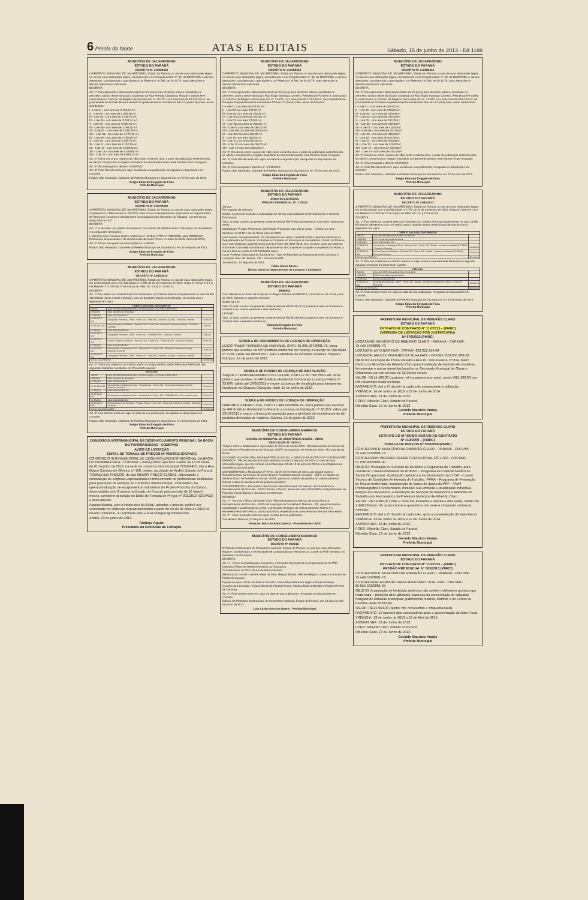6 Pérola do Norte ATAS E EDITAIS Sábado, 15 de junho de 2013 - Ed 1188
MUNICÍPIO DE JACAREZINHO
ESTADO DO PARANÁ
DECRETO Nº. 3.940/2013
O PREFEITO MUNICIPAL DE JACAREZINHO, Estado do Paraná, no uso de suas atribuições legais, no uso de suas atribuições legais, considerando a Lei Complementar nº. 06, de 08/02/1996, e demais alterações; considerando o que dispõe a Lei Federal nº. 6.766, de 19.12.79, suas alterações e demais dispositivos aplicáveis:
DECRETA:
Art. 1º. Fica aprovado o desmembramento de 01 (uma) área de terras urbana, localizado no perímetro urbano deste Município, localizado na Rua Avenida Cidadânia, Parque Indústria leve, matriculado no Cartório de Registro de Imóveis sob nº. 16.010, com área total de 49.676,21 m², de propriedade de Buzzetl, Rossi e Rossito Empreendimentos Imobiliários ltda 14 (quatorze) lotes, assim distribuídos:
I - Lote 01 - com área de 3.199,65 m²;
II - Lote 02 - com área de 3.262,09 m²;
III - Lote 03 - com área de 3.248,74 m²;
IV - Lote 04 - com área de 3.248,74 m²;
V - Lote 05 - com área de 5.529,91 m²;
VI - Lote 06 - com área de 3.199,10 m²;
VII - Lote 07 - com área de 3.185,75 m²;
VIII - Lote 08 - com área de 3.172,40 m²;
IX - Lote 09 - com área de 3.159,05 m²;
X - Lote 10 - com área de 3.145,70 m²;
XI - Lote 11 - com área de 3.132,35 m²;
XII - Lote 12 - com área de 3.119,00 m²;
XIII - Lote 13 - com área de 3.105,65 m²;
XIV - Lote 14 - com área de 5.983,43 m².
Art. 2º. Dentro do prazo máximo de 180 (cento e oitenta) dias, a partir da publicação deste Decreto, se não for comprovado o registro imobiliário do desmembramento, este Decreto ficará revogado.
Art. 3º. Fica revogado o decreto 3.639/2012.
Art. 4º. Este Decreto entra em vigor na data de sua publicação, revogadas as disposições em contrário.
Palácio São Sebastião, Gabinete do Prefeito Municipal de Jacarezinho, em 27 de maio de 2013.
Sergio Eduardo Emygdio de Faria
Prefeito Municipal
MUNICÍPIO DE JACAREZINHO
ESTADO DO PARANÁ
DECRETO Nº. 3.947/2013
O PREFEITO MUNICIPAL DE JACAREZINHO, Estado do Paraná, no uso de suas atribuições legais, considerando o Memorando nº. 97/2013, bem como os requerimentos arquivados no Departamento de Recursos Humanos e devidamente homologados pelo Ministério do Trabalho, nos termos do Artigo 500 da CLT,
DECRETA:
Art. 1º. A rescisão, por pedido de dispensa, do contrato de trabalho entre o Município de Jacarezinho e os seguintes Servidores:
I - Michele Silva Fonseca Galoni, Matrícula nº. 3118-6, CTPS nº. 00019200, série 000265/SP, Professora, dispensando-o do cumprimento de Aviso Prévio, a contar de 03 de Junho de 2013;
Art. 2º. Ficam revogadas as disposições em contrário.
Palácio São Sebastião, Gabinete do Prefeito Municipal de Jacarezinho, em 10 de junho de 2013.
Sergio Eduardo Emygdio de Faria
Prefeito Municipal
MUNICÍPIO DE JACAREZINHO
ESTADO DO PARANÁ
DECRETO Nº 3.935/2013
O PREFEITO MUNICIPAL DE JACAREZINHO, Estado do Paraná, no uso de suas atribuições legais, em conformidade com a Lei Municipal nº. 2.752 de 22 de novembro de 2012, Artigo 4º, Itens I e II e a Lei Federal nº. 4.320 de 17 de março de 1964, Art. 43, § 1º, Inciso III,
DECRETA
Art. 1º Fica aberto no corrente Exercício Financeiro, um Crédito Adicional Suplementar no valor de R$ 112.000,00 (cento e doze mil reais), para as dotações abaixo especificadas, de acordo com a legislação em vigor:
| CRÉDITO ADICIONAL SUPLEMENTAR | | |
| --- | --- | --- |
| ÓRGÃO | 0400 SECRETARIA MUNICIPAL DE EDUCAÇÃO, CULTURA E ESPORTE | |
| UNIDADE | 0410 Gabinete da Secretaria | |
| DOTAÇÃO | 0410.1212200092.017 | |
| 3.1.90.13.00 165 | Obrigações Patronais - INSS - Fonte: 000 - Recursos Ordinários (Livres) - Exercício Corrente | 70.000,00 |
| 3.1.90.16.00 90 | Outras Despesas Variáveis - Pessoal Civil - Fonte: 000 - Recursos Ordinários (Livres) - Exercício Corrente | 5.000,00 |
| DOTAÇÃO | 0410.1236100092.020 | |
| 3.1.90.13.00 164 | Obrigações Patronais - INSS - Fonte: 102 - FUNDEB 40% - Exercício Corrente | 5.000,00 |
| 3.1.90.16.00 165 | Outras Despesas Variáveis - Pessoal Civil - Fonte: 102 - FUNDEB 40% - Exercício Corrente | 20.000,00 |
| DOTAÇÃO | 0410.1236400482.112 | |
| 3.1.90.11.00 131 | Vencimentos e Vantagens Fixas - Pessoal Civil - Fonte: 000 - Recursos Ordinários (Livres) - Exercício Corrente | 10.000,00 |
| 3.1.90.13.00 132 | Obrigações Patronais - INSS - Fonte: 000 - Recursos Ordinários (Livres) - Exercício Corrente | 2.000,00 |
| TOTAL DO CRÉDITO | | 112.000,00 |
Art. 2º - Para dar cobertura ao Crédito aberto no artigo anterior, serão efetuadas Reduções das seguintes dotações constantes do Orçamento vigente:
| REDUÇÕES | | |
| --- | --- | --- |
| ÓRGÃO | 0400 SECRETARIA MUNICIPAL DE EDUCAÇÃO, CULTURA E ESPORTE | |
| UNIDADE | 0410 Gabinete da Secretaria | |
| DOTAÇÃO | 0410.1212200092.017 | |
| 3.1.90.11.00 88 | Vencimentos e Vantagens Fixas - Pessoal Civil - Fonte: 000 - Recursos Ordinários (Livres) - Exercício Corrente | 75.000,00 |
| DOTAÇÃO | 0410.1236100092.020 | |
| 3.1.90.11.00 163 | Vencimentos e Vantagens Fixas - Pessoal Civil - Fonte: 102 - FUNDEB 40% - Exercício Corrente | 25.000,00 |
| DOTAÇÃO | 0410.1236400482.112 | |
| 3.3.90.36.00 139 | Outros Serviços de Terceiros - Pessoa Física - Fonte: 000 - Recursos Ordinários (Livres) - Exercício Corrente | 12.000,00 |
| TOTAL DAS REDUÇÕES | | 112.000,00 |
Art. 3º Este decreto entra em vigor na data de sua publicação, revogadas as disposições em contrário.
Palácio São Sebastião, Gabinete do Prefeito Municipal de Jacarezinho, em 14 de junho de 2013.
Sergio Eduardo Emygdio de Faria
Prefeito Municipal
CONSÓRCIO INTERMUNICIPAL DE DESENVOLVIMENTO REGIONAL DA BACIA DO PANEMA/CINZAS - CODEPACI
AVISO DE LICITAÇÃO
EDITAL DE TOMADA DE PREÇOS Nº 002/2013 (CICPACI)
CONSORCIO INTERMUNICIPAL DE DESENVOLVIMENTO REGIONAL DA BACIA DO PANEMA/CINZA - CODEPACI, torna público que fará realizar às 15:00 horas de 01 de julho de 2013, na sede do consórcio intermunicipal CODEPACI, sito à Rua Mauro Cardoso de Oliveira, nº 190, centro, na cidade de Andirá, Estado do Paraná, TOMADA DE PREÇOS, do tipo MENOR PREÇO GLOBAL, objetivando a contratação de empresa especializada no fornecimento de profissionais habilitados para prestação de serviços ao Consórcio Intermunicipal - CODEPACI, na operacionalização de equipamentos rodoviários do Projeto Patrulha do Campo, desenvolvido pelo Governo do Estado do Paraná, pelo período de 12 (doze) meses, conforme descrição no Edital de Tomada de Preços nº 002/2013 (CICPACI) e seus anexos.
A pasta técnica, com o inteiro teor do Edital, adendos e anexos, poderá ser examinada no endereço supramencionado a partir do dia 01 de julho de 2013 no horário comercial, ou solicitada pelo e-mail codepaci@hotmail.com.
Andirá, 13 de junho de 2013.
Rodrigo Aguiar
Presidente da Comissão de Licitação
MUNICÍPIO DE JACAREZINHO
ESTADO DO PARANÁ
DECRETO Nº. 3.941/2013
O PREFEITO MUNICIPAL DE JACAREZINHO, Estado do Paraná, no uso de suas atribuições legais, no uso de suas atribuições legais, considerando a Lei Complementar nº. 06, de 08/02/1996, e demais alterações; considerando o que dispõe a Lei Federal nº. 6.766, de 19.12.79, suas alterações e demais dispositivos aplicáveis:
DECRETA:
Art. 1º. Fica aprovado o desmembramento de 01 (uma) área de terras urbana, localizado no perímetro urbano deste Município, Rua Edgar Santiago Carneiro, Residencial Pompéia II, matriculado no Cartório de Registro de Imóveis sob nº. 13.871, com área total de 3.224,00 m², de propriedade de Pompéia Empreendimentos Imobiliária LTDA em 13 (treze) lotes, assim distribuídos:
I - Lote 01 com área de 242,00 m²;
II - Lote 02 com área 220,00 m²;
III - Lote 03 com área de 220,00 m²;
IV - Lote 04 com área de 220,00 m²;
V - Lote 05 com área 220,00 m²;
VI - Lote 06 com área de 260,00 m²;
VII - Lote 07 com área de 260,00 m²;
VIII - Lote 08 com área de 260,00 m²;
IX - Lote 09 com área 260,00 m²;
X - Lote 10 com área 206,00 m²;
XI - Lote 11 com área 206,00 m²;
XII - Lote 12 com área de 206,00 m²;
XIII - Lote 13 com área 206,00 m².
Art. 2º. Dentro do prazo máximo de 180 (cento e oitenta) dias, a partir da publicação deste Decreto, se não for comprovado o registro imobiliário do desmembramento, este Decreto ficará revogado.
Art. 3º. Este Decreto entra em vigor na data de sua publicação, revogadas as disposições em contrário.
Art. 4º. Fica revogado o Decreto nº. 3.536/2012.
Palácio São Sebastião, Gabinete do Prefeito Municipal de Jacarezinho, em 27 de maio de 2013.
Sergio Eduardo Emygdio de Faria
Prefeito Municipal
MUNICÍPIO DE JACAREZINHO
ESTADO DO PARANÁ
AVISO DE LICITAÇÃO
PREGÃO PRESENCIAL Nº. 77/2013
Serviço
Prorrogação de Abertura
Objeto: a presente licitação a contratação de serviço especializado em levantamento e Controle Patrimonial.
Valor: O valor máximo do presente certame será de R$ 79.900,00 (setenta e nove mil e novecentos reais).
Modalidade: Pregão Presencial, tipo Pregão Presencial, tipo Menor preço - Unitário por item.
Abertura: às 09:00 h do dia 08 de julho de 2013.
Informações Complementares: Os interessados em retirar o referido Edital, deverão solicitá-lo ao Departamento de Compras, Licitações e Contratos do Município de Jacarezinho, Estado do Paraná, via e-mail (licitacao_jacare@yahoo.com.br.) Fone (43) 3911-3018, sem nenhum custo por parte do solicitante. Caso seja solicitada ao Departamento de Compras e Licitações a impressão do edital, a mesma terá um custo de R$ 10,00(dez reais).
Local: Prefeitura Municipal de Jacarezinho - Sala de Reuniões do Departamento de Compras e Licitações Rua Cel. Batista, 335 - Jacarezinho/PR.
Jacarezinho, 14 de junho de 2013.
Fabio Júnior Soares
Diretor Geral do Departamento de Compras e Licitações
MUNICÍPIO DE JACAREZINHO
ESTADO DO PARANÁ
ERRATA
Com referência ao Aviso de Licitação do Pregão Presencial 088/2013, publicado no dia 14 de junho de 2013, fazemos a seguinte correção:
ONDE SE LÊ:
Valor: O valor máximo do presente certame será de R$ 56.291,67 (cinquenta e seis mil duzentos e noventa e um reais e sessenta e sete centavos).
LEIA-SE:
Valor: O valor máximo do presente certame será de R$ 56.290,60 (cinquenta e seis mil duzentos e noventa reais e sessenta centavos).
Eduardo Emygdio de Faria
Prefeito Municipal
SÚMULA DE RECEBIMENTO DE LICENÇA DE OPERAÇÃO
LUCIO PAULO FERREIRA DE ANDRADE, CNPJ. 01.995.437/0001-75, torna público que recebeu do IAP (Instituto Ambiental do Paraná) a Licença de Operação nº 9720, válida até 06/06/2017, para a atividade de indústria cerâmica. Siqueira Campos, 14 de junho de 2013.
SÚMULA DE PEDIDO DE LICENÇA DE INSTALAÇÃO
SAQUETTI EMPREENDIMENTOS LTDA ME, CNPJ 12.307.397/0001-48, torna público que recebeu do IAP (Instituto Ambiental do Paraná) a Licença Prévia nº 33.896, válida até 23/05/2015 e requer a Licença de Instalação para loteamento, localizado na Chácara Changrilá. Ibaiti, 14 de junho de 2013.
SÚMULA DE PEDIDO DE LICENÇA DE OPERAÇÃO
HARSHE E FREIRE LTDA, CNPJ 12.489.185/0001-29, torna público que recebeu do IAP (Instituto Ambiental do Paraná) a Licença de Instalação nº 10.953, válida até 23/10/2012 e requer a licença de operação para a atividade de desdobramento de produtos derivados de madeira. Curiúva, 14 de junho de 2013.
MUNICÍPIO DE CONSELHEIRO MAIRINCK
ESTADO DO PARANÁ
CONSELHO MUNICIPAL DE ASSISTÊNCIA SOCIAL - CMAS
RESOLUÇÃO Nº 03/2013
"Dispõe sobre a Deliberação e Aprovação do Termo de Aceite 2013 - Reordenamento do Serviço de Convivência e Fortalecimento de Vínculos (SCFV) do município de Severiano Melo - Rio Grande do Norte".
O CONSELHO MUNICIPAL DE ASSISTÊNCIA SOCIAL - CMAS DO MUNICÍPIO DE CONSELHEIRO MAIRINCK - PR, em reunião ordinária realizada no dia 03 de junho de 2013, no uso de suas atribuições legais, que lhe confere a Lei Municipal 425 de 15 de julho de 2010 e a Lei Orgânica da Assistência Social (LOAS),
CONSIDERANDO a Resolução CIT Nº 01, de 07 de fevereiro de 2013, que dispõe sobre o Reordenamento do Serviço de Convivência e Fortalecimento de Vínculos - SCFV, no âmbito do Sistema Único de Assistência Social - SUAS, pactua os critérios de partilha do cofinanciamento federal, metas de atendimento do público prioritário;
CONSIDERANDO o Documento denominado Reordenamento do Serviço de Convivência e Fortalecimento de Vínculos - SCFV "Passo a Passo", elaborado pelo MDS/SNAS e Departamento de Proteção Social Básica e, dá outras providências.
RESOLVE:
Art. 1º - Aprovar o Termo de Aceite 2013 - Reordenamento do Serviço de Convivência e Fortalecimento de Vínculos - SCFV do município de Conselheiro Mairinck - PR, que promoverá a equalização e qualificação da oferta, a unificação da lógica de cofinanciamento federal e o estabelecimento de meta do público prioritário, respeitando as características de cada faixa etária;
Art. 2º - Esta resolução entra em vigor na data de sua publicação.
Conselheiro Mairinck, 03 de junho de 2013.
Elena de Jesus da Silva Queiroz - Presidente do CMAS
MUNICÍPIO DE CONSELHEIRO MAIRINCK
ESTADO DO PARANÁ
DECRETO Nº 59/2013
O Prefeito do Município de Conselheiro Mairinck, Estado do Paraná, no uso das suas atribuições legais e, considerando a necessidade de composição dos Membros do Comitê do PDE interativo na Secretaria de Educação.
DECRETA:
Art. 1º - Ficam nomeadas para comporem o Conselho Municipal de Acompanhamento do PDE Interativo (Plano de Desenvolvimento da Educação).
Coordenadora do PDE- Maria Madalena Ferreira
Membros do Comitê - Leliane Sales da Silva, Regina Biondo, Hébrida Regina Lourenço e Sumara de Freitas Gonçalves
Equipe de apoio Jucéia de Fátima Carvalho, Maria Raquel Ferreira Iegler e Roseli Arrabaça
Usuário para Consulta- Viviane Giselli de Almeida Farias, Adriana Regina Mendes e Fabiani Pereira de Camargo
Art. 2º: Este decreto entra em vigor na data de sua publicação, revogadas as disposições em contrário.
Edifício da Prefeitura do Município de Conselheiro Mairinck, Estado do Paraná, aos 13 dias do mês de junho de 2013.
Luis Carlos Sanches Bueno - Prefeito Municipal
MUNICÍPIO DE JACAREZINHO
ESTADO DO PARANÁ
DECRETO Nº. 3.942/2013
O PREFEITO MUNICIPAL DE JACAREZINHO, Estado do Paraná, no uso de suas atribuições legais, no uso de suas atribuições legais, considerando a Lei Complementar nº. 06, de 08/02/1996, e demais alterações; considerando o que dispõe a Lei Federal nº. 6.766, de 19.12.79, suas alterações e demais dispositivos aplicáveis:
DECRETA:
Art. 1º. Fica aprovado o desmembramento de 01 (uma) área de terras urbana, localizado no perímetro urbano deste Município, localizado na Rua Edgar Santiago Carneiro, Residencial Pompéia II, matriculado no Cartório de Registro de Imóveis sob nº. 13.872, com área total de 3.844,00 m², de propriedade de Pompéia Empreendimentos Imobiliários ltda, em 14 (dez) lotes, assim distribuídos:
I - Lote 01 - com área de 242,00 m²;
II - Lote 02 - com área de 220,00 m²;
III - Lote 03 - com área de 220.00m²;
IV - Lote 04 - com área de 220,00m²;
V - Lote 05 - com área de 220,00m²;
VI - Lote 06 - com área de 242,00m²;
VII - Lote 07 - com área de 310,00m²;
VIII - Lote 08 - com área de 310,00m²;
IX - Lote 09 - com área de 310,00m²;
X - Lote 10 - com área de 310,00m²;
XI - Lote 11 - com área de 310,00m²;
XII - Lote 12 - com área de 310,00m²;
XIII - Lote 13 - com área de 310,00m²;
XIV - Lote 14 - com área de 310,00m².
Art. 2º. Dentro do prazo máximo de 180 (cento e oitenta) dias, a partir da publicação deste Decreto, se não for comprovado o registro imobiliário do desmembramento, este Decreto ficará revogado.
Art. 3º. Fica revogado o decreto 3537/2012.
Art. 4º. Este Decreto entra em vigor na data de sua publicação, revogadas as disposições em contrário.
Palácio São Sebastião, Gabinete do Prefeito Municipal de Jacarezinho, em 27 de maio de 2013.
Sergio Eduardo Emygdio de Faria
Prefeito Municipal
MUNICÍPIO DE JACAREZINHO
ESTADO DO PARANÁ
DECRETO Nº 3.936/2013
O PREFEITO MUNICIPAL DE JACAREZINHO, Estado do Paraná, no uso de suas atribuições legais, em conformidade com a Lei Municipal nº 2.752 de 22 de novembro de 2012, Artigo 4º, Itens I e II e a Lei Federal nº 4.320 de 17 de março de 1964, Art. 43, § 1º Inciso III,
DECRETA
Art. 1º Fica aberto no corrente exercício financeiro um Crédito Adicional Suplementar no valor de R$ 65.000,00 (sessenta e cinco mil reais), para a dotação abaixo especificada de acordo com a legislação em vigor:
| CRÉDITO ADICIONAL SUPLEMENTAR | | |
| --- | --- | --- |
| ÓRGÃO | 1200 SECRETARIA MUNICIPAL DE SAÚDE | |
| UNIDADE | 1210 Fundo Municipal de Saúde | |
| DOTAÇÃO | 1210.1030100372.056 | |
| 3.1.90.11.00 480 | Vencimentos e Vantagens Fixas - Pessoal Civil - Fonte: 303 - Saúde - receitas Vinculadas (EC 29/00) - Exercício Corrente | 50.000,00 |
| 3.1.90.16.00 484 | Outras Despesas Variáveis - Pessoal Civil - Fonte: 303 - Saúde - receitas Vinculadas (EC 29/00) - Exercício Corrente | 15.000,00 |
| TOTAL DO CRÉDITO | | 65.000,00 |
Art. 2º Para dar cobertura ao Crédito aberto no artigo anterior será efetuada Redução da seguinte dotação constante do Orçamento vigente:
| REDUÇÃO | | |
| --- | --- | --- |
| ÓRGÃO | 1200 SECRETARIA MUNICIPAL DE SAÚDE | |
| UNIDADE | 1210 Fundo Municipal de Saúde | |
| DOTAÇÃO | 1210.1030100372.056 | |
| 3.3.90.13.00 492 | Obrigações Patronais - INSS - Fonte: 303 - Saúde - receitas Vinculadas (EC 29/00) - Exercício Corrente | 65.000,00 |
| TOTAL DA REDUÇÃO | | 65.000,00 |
Art. 3º. Este decreto entra em vigor na data de sua publicação, revogadas as disposições em contrário.
Palácio São Sebastião, Gabinete do Prefeito Municipal de Jacarezinho, em 14 de junho de 2013.
Sergio Eduardo Emygdio de Faria
Prefeito Municipal
PREFEITURA MUNICIPAL DE RIBEIRÃO CLARO
ESTADO DO PARANÁ
EXTRATO DE CONTRATO Nº 117/2013 – (PMRC)
DISPENSA DE LICITAÇÃO POR JUSTIFICATIVA
Nº 076/2013 (PMRC)
LOCATÁRIO: MUNICÍPIO DE RIBEIRÃO CLARO – PARANÁ - CNPJ/MF: 75.449.579/0001-73.
LOCADOR: ANTENOR FAIS - CPF/MF: 023.022.849-68
LOCADOR: ARLETE PINHEIRO DA SILVA FAIS – CPF/MF: 029.050.909-28.
OBJETO: A locação de imóvel situado à Rua Dr. João Pessoa, nº 814, bairro Centro, no Município de Ribeirão Claro para instalação de depósito de madeiras, ferramentas e outros utensílios locados na Secretaria Municipal de Obras e Urbanismo, por um período de 12 (doze) meses
VALOR: R$ 14.400,00 (quatorze mil e quatrocentos reais), sendo R$1.200,00 (um mil e duzentos reais) mensais.
PAGAMENTO: Até o 5º dia útil de cada mês subsequente à utilização.
VIGÊNCIA: 14 de Junho de 2013 a 13 de Junho de 2014.
ASSINATURA: 14 de Junho de 2013.
FORO: Ribeirão Claro, Estado do Paraná.
Ribeirão Claro, 14 de Junho de 2013.
Geraldo Mauricio Araújo
Prefeito Municipal
PREFEITURA MUNICIPAL DE RIBEIRÃO CLARO
ESTADO DO PARANÁ
EXTRATO DO III TERMO ADITIVO AO CONTRATO
Nº 119/2009 – (PMRC)
TOMADA DE PREÇOS Nº 005/2009 (PMRC)
CONTRATANTE: MUNICÍPIO DE RIBEIRÃO CLARO – PARANÁ - CNPJ/MF: 75.449.579/0001-73.
CONTRATADA: PICCININI SAÚDE OCUPACIONAL S/S LTDA - CNPJ/MF: 01.638.920/0001-00
OBJETO: Prestação de Serviços de Medicina e Segurança do Trabalho, para coordenar o desenvolvimento do PCMSO – Programa de Controle Médico de Saúde Ocupacional, atualização periódica e monitoramento do LTCAT – Laudo Técnico de Condições Ambientais de Trabalho, PPRA – Programa de Prevenção de Riscos Ambientais, manutenção do banco de dados do PPP – Perfil Profissiográfico Previdenciário, inclusive sua emissão e atualização individual, sempre que necessária, e Prestação de Serviços de Assessoria e Medicina do Trabalho aos Funcionários da Prefeitura Municipal de Ribeirão Claro.
VALOR: R$ 29.382,00 (vinte e nove mil, trezentos e oitenta e dois reais), sendo R$ 2.448,50 (dois mil, quatrocentos e quarenta e oito reais e cinquenta centavos) mensais.
PAGAMENTO: Até o 5º dia útil de cada mês, após a apresentação da Nota Fiscal.
VIGÊNCIA: 13 de Junho de 2013 a 12 de Junho de 2014.
ASSINATURA: 13 de Junho de 2013.
FORO: Ribeirão Claro, Estado do Paraná.
Ribeirão Claro, 13 de Junho de 2013.
Geraldo Mauricio Araújo
Prefeito Municipal
PREFEITURA MUNICIPAL DE RIBEIRÃO CLARO
ESTADO DO PARANÁ
EXTRATO DE CONTRATO Nº 112/2013 – (PMRC)
PREGÃO PRESENCIAL Nº 063/2013 (PMRC)
CONTRATANTE: MUNICÍPIO DE RIBEIRÃO CLARO – PARANÁ - CNPJ/MF: 75.449.579/0001-73.
CONTRATADA: AGROPECUÁRIA MERCÚRIO LTDA - EPP - CNPJ/MF: 85.055.531/0001-34
OBJETO: A aquisição de herbicida sistêmico não seletivo (defensivo químico tipo mata-mato – princípio ativo glifosato), para uso na conservação de calçadas, margens de rodovias municipais, patrimônios, bairros, distritos e no Centro de Eventos deste Município.
VALOR: R$ 15.950,00 (quinze mil, novecentos e cinquenta reais).
PAGAMENTO: 15 (quinze) dias consecutivos após a apresentação da Nota Fiscal.
VIGÊNCIA: 13 de Junho de 2013 a 12 de Abril de 2014.
ASSINATURA: 13 de Junho de 2013.
FORO: Ribeirão Claro, Estado do Paraná.
Ribeirão Claro, 13 de Junho de 2013.
Geraldo Mauricio Araújo
Prefeito Municipal